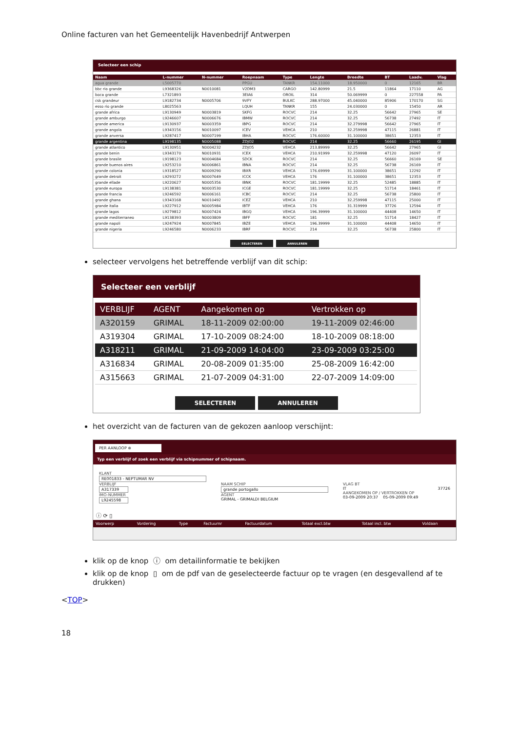Online facturen van het Gemeentelijk Havenbedrijf Antwerpen
Selecteer een schip
| Naam | L-nummer | N-nummer | Roepnaam | Type | Lengte | Breedte | BT | Laadv. | Vlag |
| --- | --- | --- | --- | --- | --- | --- | --- | --- | --- |
| agua grande | L5005770 | | PPGU | TANKR | 154.11000 | 18.950000 | 0 | 12165 | BR |
| bbc rio grande | L9368326 | N0010081 | V2DM3 | CARGO | 142.80999 | 21.5 | 11864 | 17110 | AG |
| boca grande | L7321893 | | 3EIA6 | OROIL | 314 | 50.069999 | 0 | 227558 | PA |
| csk grandeur | L9182734 | N0005706 | 9VFY | BULKC | 288.97000 | 45.040000 | 85906 | 170170 | SG |
| esso rio grande | L8025563 | | LQUH | TANKR | 155 | 24.030000 | 0 | 15450 | AR |
| grande africa | L9130949 | N0003819 | SKFG | ROCVC | 214 | 32.25 | 56642 | 27965 | SE |
| grande amburgo | L9246607 | N0006676 | IBMW | ROCVC | 214 | 32.25 | 56738 | 27492 | IT |
| grande america | L9130937 | N0003359 | IBPG | ROCVC | 214 | 32.279998 | 56642 | 27965 | IT |
| grande angola | L9343156 | N0010097 | ICEV | VEHCA | 210 | 32.259998 | 47115 | 26881 | IT |
| grande anversa | L9287417 | N0007199 | IBHA | ROCVC | 176.60000 | 31.100000 | 38651 | 12353 | IT |
| grande argentina | L9198135 | N0005088 | ZDJO2 | ROCVC | 214 | 32.25 | 56660 | 26195 | GI |
| grande atlantico | L9130951 | N0004232 | ZDJO5 | VEHCA | 213.89999 | 32.25 | 56642 | 27965 | GI |
| grande benin | L9343170 | N0010931 | ICEX | VEHCA | 210.91999 | 32.259998 | 47120 | 26097 | IT |
| grande brasile | L9198123 | N0004684 | SDCK | ROCVC | 214 | 32.25 | 56660 | 26169 | SE |
| grande buenos aires | L9253210 | N0006861 | IBNA | ROCVC | 214 | 32.25 | 56738 | 26169 | IT |
| grande colonia | L9318527 | N0009290 | IBXR | VEHCA | 176.69999 | 31.100000 | 38651 | 12292 | IT |
| grande detroit | L9293272 | N0007649 | ICCK | VEHCA | 176 | 31.100000 | 38651 | 12353 | IT |
| grande ellade | L9220627 | N0005356 | IBNK | ROCVC | 181.19999 | 32.25 | 52485 | 18885 | IT |
| grande europa | L9138381 | N0003530 | ICGE | ROCVC | 181.19999 | 32.25 | 51714 | 18461 | IT |
| grande francia | L9246592 | N0006161 | ICBC | ROCVC | 214 | 32.25 | 56738 | 25800 | IT |
| grande ghana | L9343168 | N0010492 | ICEZ | VEHCA | 210 | 32.259998 | 47115 | 25000 | IT |
| grande italia | L9227912 | N0005984 | IBTF | VEHCA | 176 | 31.319999 | 37726 | 12594 | IT |
| grande lagos | L9279812 | N0007424 | IBGQ | VEHCA | 196.39999 | 31.100000 | 44408 | 14650 | IT |
| grande mediterraneo | L9138393 | N0003809 | IBFF | ROCVC | 181 | 32.25 | 51714 | 18427 | IT |
| grande napoli | L9247924 | N0007845 | IBZE | VEHCA | 196.39999 | 31.100000 | 44408 | 14650 | IT |
| grande nigeria | L9246580 | N0006233 | IBRF | ROCVC | 214 | 32.25 | 56738 | 25800 | IT |
SELECTEREN ANNULEREN
selecteer vervolgens het betreffende verblijf van dit schip:
Selecteer een verblijf
| VERBLIJF | AGENT | Aangekomen op | Vertrokken op |
| --- | --- | --- | --- |
| A320159 | GRIMAL | 18-11-2009 02:00:00 | 19-11-2009 02:46:00 |
| A319304 | GRIMAL | 17-10-2009 08:24:00 | 18-10-2009 08:18:00 |
| A318211 | GRIMAL | 21-09-2009 14:04:00 | 23-09-2009 03:25:00 |
| A316834 | GRIMAL | 20-08-2009 01:35:00 | 25-08-2009 16:42:00 |
| A315663 | GRIMAL | 21-07-2009 04:31:00 | 22-07-2009 14:09:00 |
SELECTEREN ANNULEREN
het overzicht van de facturen van de gekozen aanloop verschijnt:
PER AANLOOP ⊗
Typ een verblijf of zoek een verblijf via schipnummer of schipnaam.
KLANT
RE001833 - NEPTUMAR NV
VERBLIJF
A317339
IMO-NUMMER
L9245598
NAAM SCHIP
grande portogallo
AGENT
GRIMAL - GRIMALDI BELGIUM
VLAG BT
IT 37726
AANGEKOMEN OP / VERTROKKEN OP
03-09-2009 20:37 05-09-2009 09:49
ⓘ ⟳ ▯
| Voorwerp | Vordering | Type | Factuurnr | Factuurdatum | Totaal excl.btw | Totaal incl. btw | Voldaan |
| --- | --- | --- | --- | --- | --- | --- | --- |
klik op de knop ⓘ om detailinformatie te bekijken
klik op de knop ▯ om de pdf van de geselecteerde factuur op te vragen (en desgevallend af te drukken)
<TOP>
18